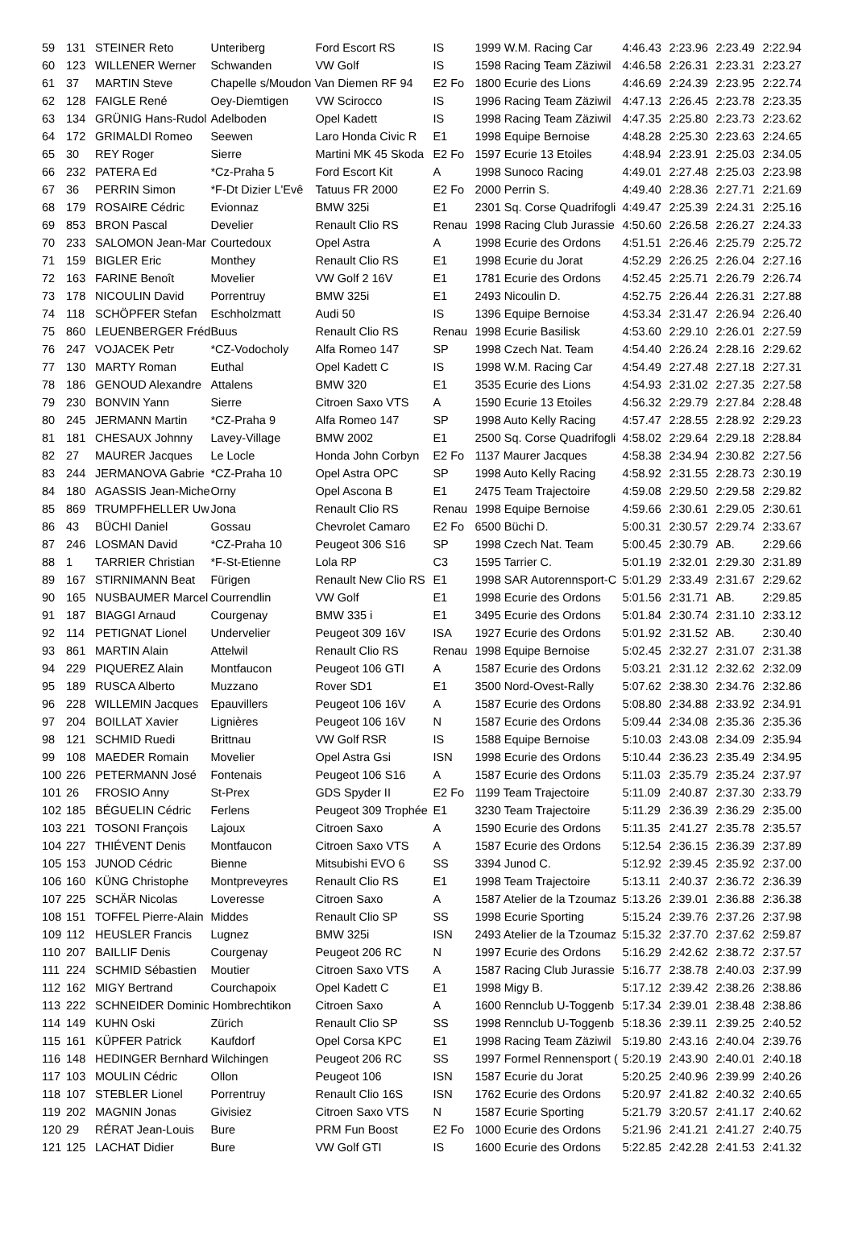| 59 | 131 | STEINER Reto | Unteriberg | Ford Escort RS | IS | 1999 W.M. Racing Car | 4:46.43 | 2:23.96 | 2:23.49 | 2:22.94 |
| 60 | 123 | WILLENER Werner | Schwanden | VW Golf | IS | 1598 Racing Team Zäziwil | 4:46.58 | 2:26.31 | 2:23.31 | 2:23.27 |
| 61 | 37 | MARTIN Steve | Chapelle s/Moudon Van Diemen RF 94 | | E2 Fo | 1800 Ecurie des Lions | 4:46.69 | 2:24.39 | 2:23.95 | 2:22.74 |
| 62 | 128 | FAIGLE René | Oey-Diemtigen | VW Scirocco | IS | 1996 Racing Team Zäziwil | 4:47.13 | 2:26.45 | 2:23.78 | 2:23.35 |
| 63 | 134 | GRÜNIG Hans-Rudol | Adelboden | Opel Kadett | IS | 1998 Racing Team Zäziwil | 4:47.35 | 2:25.80 | 2:23.73 | 2:23.62 |
| 64 | 172 | GRIMALDI Romeo | Seewen | Laro Honda Civic R | E1 | 1998 Equipe Bernoise | 4:48.28 | 2:25.30 | 2:23.63 | 2:24.65 |
| 65 | 30 | REY Roger | Sierre | Martini MK 45 Skoda | E2 Fo | 1597 Ecurie 13 Etoiles | 4:48.94 | 2:23.91 | 2:25.03 | 2:34.05 |
| 66 | 232 | PATERA Ed | *Cz-Praha 5 | Ford Escort Kit | A | 1998 Sunoco Racing | 4:49.01 | 2:27.48 | 2:25.03 | 2:23.98 |
| 67 | 36 | PERRIN Simon | *F-Dt Dizier L'Evê | Tatuus FR 2000 | E2 Fo | 2000 Perrin S. | 4:49.40 | 2:28.36 | 2:27.71 | 2:21.69 |
| 68 | 179 | ROSAIRE Cédric | Evionnaz | BMW 325i | E1 | 2301 Sq. Corse Quadrifogli | 4:49.47 | 2:25.39 | 2:24.31 | 2:25.16 |
| 69 | 853 | BRON Pascal | Develier | Renault Clio RS | Renau | 1998 Racing Club Jurassie | 4:50.60 | 2:26.58 | 2:26.27 | 2:24.33 |
| 70 | 233 | SALOMON Jean-Mar | Courtedoux | Opel Astra | A | 1998 Ecurie des Ordons | 4:51.51 | 2:26.46 | 2:25.79 | 2:25.72 |
| 71 | 159 | BIGLER Eric | Monthey | Renault Clio RS | E1 | 1998 Ecurie du Jorat | 4:52.29 | 2:26.25 | 2:26.04 | 2:27.16 |
| 72 | 163 | FARINE Benoît | Movelier | VW Golf 2 16V | E1 | 1781 Ecurie des Ordons | 4:52.45 | 2:25.71 | 2:26.79 | 2:26.74 |
| 73 | 178 | NICOULIN David | Porrentruy | BMW 325i | E1 | 2493 Nicoulin D. | 4:52.75 | 2:26.44 | 2:26.31 | 2:27.88 |
| 74 | 118 | SCHÖPFER Stefan | Eschholzmatt | Audi 50 | IS | 1396 Equipe Bernoise | 4:53.34 | 2:31.47 | 2:26.94 | 2:26.40 |
| 75 | 860 | LEUENBERGER Fréd | Buus | Renault Clio RS | Renau | 1998 Ecurie Basilisk | 4:53.60 | 2:29.10 | 2:26.01 | 2:27.59 |
| 76 | 247 | VOJACEK Petr | *CZ-Vodocholy | Alfa Romeo 147 | SP | 1998 Czech Nat. Team | 4:54.40 | 2:26.24 | 2:28.16 | 2:29.62 |
| 77 | 130 | MARTY Roman | Euthal | Opel Kadett C | IS | 1998 W.M. Racing Car | 4:54.49 | 2:27.48 | 2:27.18 | 2:27.31 |
| 78 | 186 | GENOUD Alexandre | Attalens | BMW 320 | E1 | 3535 Ecurie des Lions | 4:54.93 | 2:31.02 | 2:27.35 | 2:27.58 |
| 79 | 230 | BONVIN Yann | Sierre | Citroen Saxo VTS | A | 1590 Ecurie 13 Etoiles | 4:56.32 | 2:29.79 | 2:27.84 | 2:28.48 |
| 80 | 245 | JERMANN Martin | *CZ-Praha 9 | Alfa Romeo 147 | SP | 1998 Auto Kelly Racing | 4:57.47 | 2:28.55 | 2:28.92 | 2:29.23 |
| 81 | 181 | CHESAUX Johnny | Lavey-Village | BMW 2002 | E1 | 2500 Sq. Corse Quadrifogli | 4:58.02 | 2:29.64 | 2:29.18 | 2:28.84 |
| 82 | 27 | MAURER Jacques | Le Locle | Honda John Corbyn | E2 Fo | 1137 Maurer Jacques | 4:58.38 | 2:34.94 | 2:30.82 | 2:27.56 |
| 83 | 244 | JERMANOVA Gabrie | *CZ-Praha 10 | Opel Astra OPC | SP | 1998 Auto Kelly Racing | 4:58.92 | 2:31.55 | 2:28.73 | 2:30.19 |
| 84 | 180 | AGASSIS Jean-Miche | Orny | Opel Ascona B | E1 | 2475 Team Trajectoire | 4:59.08 | 2:29.50 | 2:29.58 | 2:29.82 |
| 85 | 869 | TRUMPFHELLER Uw | Jona | Renault Clio RS | Renau | 1998 Equipe Bernoise | 4:59.66 | 2:30.61 | 2:29.05 | 2:30.61 |
| 86 | 43 | BÜCHI Daniel | Gossau | Chevrolet Camaro | E2 Fo | 6500 Büchi D. | 5:00.31 | 2:30.57 | 2:29.74 | 2:33.67 |
| 87 | 246 | LOSMAN David | *CZ-Praha 10 | Peugeot 306 S16 | SP | 1998 Czech Nat. Team | 5:00.45 | 2:30.79 | AB. | 2:29.66 |
| 88 | 1 | TARRIER Christian | *F-St-Etienne | Lola RP | C3 | 1595 Tarrier C. | 5:01.19 | 2:32.01 | 2:29.30 | 2:31.89 |
| 89 | 167 | STIRNIMANN Beat | Fürigen | Renault New Clio RS | E1 | 1998 SAR Autorennsport-C | 5:01.29 | 2:33.49 | 2:31.67 | 2:29.62 |
| 90 | 165 | NUSBAUMER Marcel | Courrendlin | VW Golf | E1 | 1998 Ecurie des Ordons | 5:01.56 | 2:31.71 | AB. | 2:29.85 |
| 91 | 187 | BIAGGI Arnaud | Courgenay | BMW 335 i | E1 | 3495 Ecurie des Ordons | 5:01.84 | 2:30.74 | 2:31.10 | 2:33.12 |
| 92 | 114 | PETIGNAT Lionel | Undervelier | Peugeot 309 16V | ISA | 1927 Ecurie des Ordons | 5:01.92 | 2:31.52 | AB. | 2:30.40 |
| 93 | 861 | MARTIN Alain | Attelwil | Renault Clio RS | Renau | 1998 Equipe Bernoise | 5:02.45 | 2:32.27 | 2:31.07 | 2:31.38 |
| 94 | 229 | PIQUEREZ Alain | Montfaucon | Peugeot 106 GTI | A | 1587 Ecurie des Ordons | 5:03.21 | 2:31.12 | 2:32.62 | 2:32.09 |
| 95 | 189 | RUSCA Alberto | Muzzano | Rover SD1 | E1 | 3500 Nord-Ovest-Rally | 5:07.62 | 2:38.30 | 2:34.76 | 2:32.86 |
| 96 | 228 | WILLEMIN Jacques | Epauvillers | Peugeot 106 16V | A | 1587 Ecurie des Ordons | 5:08.80 | 2:34.88 | 2:33.92 | 2:34.91 |
| 97 | 204 | BOILLAT Xavier | Lignières | Peugeot 106 16V | N | 1587 Ecurie des Ordons | 5:09.44 | 2:34.08 | 2:35.36 | 2:35.36 |
| 98 | 121 | SCHMID Ruedi | Brittnau | VW Golf RSR | IS | 1588 Equipe Bernoise | 5:10.03 | 2:43.08 | 2:34.09 | 2:35.94 |
| 99 | 108 | MAEDER Romain | Movelier | Opel Astra Gsi | ISN | 1998 Ecurie des Ordons | 5:10.44 | 2:36.23 | 2:35.49 | 2:34.95 |
| 100 | 226 | PETERMANN José | Fontenais | Peugeot 106 S16 | A | 1587 Ecurie des Ordons | 5:11.03 | 2:35.79 | 2:35.24 | 2:37.97 |
| 101 | 26 | FROSIO Anny | St-Prex | GDS Spyder II | E2 Fo | 1199 Team Trajectoire | 5:11.09 | 2:40.87 | 2:37.30 | 2:33.79 |
| 102 | 185 | BÉGUELIN Cédric | Ferlens | Peugeot 309 Trophée | E1 | 3230 Team Trajectoire | 5:11.29 | 2:36.39 | 2:36.29 | 2:35.00 |
| 103 | 221 | TOSONI François | Lajoux | Citroen Saxo | A | 1590 Ecurie des Ordons | 5:11.35 | 2:41.27 | 2:35.78 | 2:35.57 |
| 104 | 227 | THIÉVENT Denis | Montfaucon | Citroen Saxo VTS | A | 1587 Ecurie des Ordons | 5:12.54 | 2:36.15 | 2:36.39 | 2:37.89 |
| 105 | 153 | JUNOD Cédric | Bienne | Mitsubishi EVO 6 | SS | 3394 Junod C. | 5:12.92 | 2:39.45 | 2:35.92 | 2:37.00 |
| 106 | 160 | KÜNG Christophe | Montpreveyres | Renault Clio RS | E1 | 1998 Team Trajectoire | 5:13.11 | 2:40.37 | 2:36.72 | 2:36.39 |
| 107 | 225 | SCHÄR Nicolas | Loveresse | Citroen Saxo | A | 1587 Atelier de la Tzoumaz | 5:13.26 | 2:39.01 | 2:36.88 | 2:36.38 |
| 108 | 151 | TOFFEL Pierre-Alain | Middes | Renault Clio SP | SS | 1998 Ecurie Sporting | 5:15.24 | 2:39.76 | 2:37.26 | 2:37.98 |
| 109 | 112 | HEUSLER Francis | Lugnez | BMW 325i | ISN | 2493 Atelier de la Tzoumaz | 5:15.32 | 2:37.70 | 2:37.62 | 2:59.87 |
| 110 | 207 | BAILLIF Denis | Courgenay | Peugeot 206 RC | N | 1997 Ecurie des Ordons | 5:16.29 | 2:42.62 | 2:38.72 | 2:37.57 |
| 111 | 224 | SCHMID Sébastien | Moutier | Citroen Saxo VTS | A | 1587 Racing Club Jurassie | 5:16.77 | 2:38.78 | 2:40.03 | 2:37.99 |
| 112 | 162 | MIGY Bertrand | Courchapoix | Opel Kadett C | E1 | 1998 Migy B. | 5:17.12 | 2:39.42 | 2:38.26 | 2:38.86 |
| 113 | 222 | SCHNEIDER Dominic Hombrechtikon | | Citroen Saxo | A | 1600 Rennclub U-Toggenb | 5:17.34 | 2:39.01 | 2:38.48 | 2:38.86 |
| 114 | 149 | KUHN Oski | Zürich | Renault Clio SP | SS | 1998 Rennclub U-Toggenb | 5:18.36 | 2:39.11 | 2:39.25 | 2:40.52 |
| 115 | 161 | KÜPFER Patrick | Kaufdorf | Opel Corsa KPC | E1 | 1998 Racing Team Zäziwil | 5:19.80 | 2:43.16 | 2:40.04 | 2:39.76 |
| 116 | 148 | HEDINGER Bernhard Wilchingen | | Peugeot 206 RC | SS | 1997 Formel Rennensport ( | 5:20.19 | 2:43.90 | 2:40.01 | 2:40.18 |
| 117 | 103 | MOULIN Cédric | Ollon | Peugeot 106 | ISN | 1587 Ecurie du Jorat | 5:20.25 | 2:40.96 | 2:39.99 | 2:40.26 |
| 118 | 107 | STEBLER Lionel | Porrentruy | Renault Clio 16S | ISN | 1762 Ecurie des Ordons | 5:20.97 | 2:41.82 | 2:40.32 | 2:40.65 |
| 119 | 202 | MAGNIN Jonas | Givisiez | Citroen Saxo VTS | N | 1587 Ecurie Sporting | 5:21.79 | 3:20.57 | 2:41.17 | 2:40.62 |
| 120 | 29 | RÉRAT Jean-Louis | Bure | PRM Fun Boost | E2 Fo | 1000 Ecurie des Ordons | 5:21.96 | 2:41.21 | 2:41.27 | 2:40.75 |
| 121 | 125 | LACHAT Didier | Bure | VW Golf GTI | IS | 1600 Ecurie des Ordons | 5:22.85 | 2:42.28 | 2:41.53 | 2:41.32 |